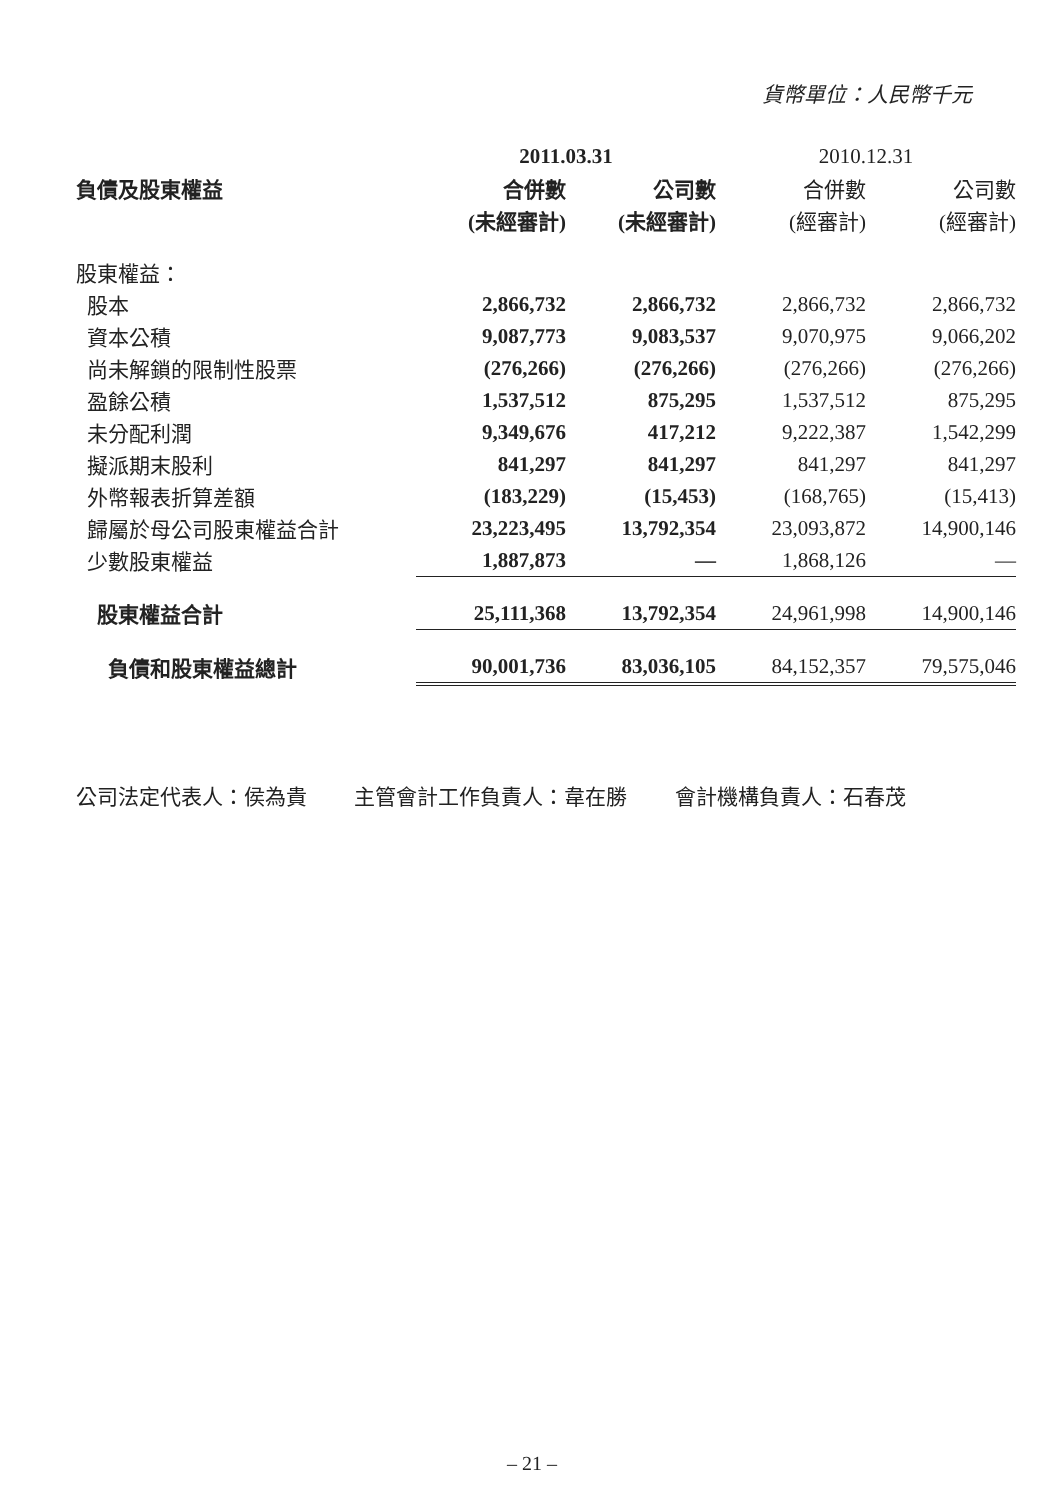貨幣單位：人民幣千元
| | 2011.03.31 | | 2010.12.31 | |
| --- | --- | --- | --- | --- |
| 負債及股東權益 | 合併數 | 公司數 | 合併數 | 公司數 |
| | (未經審計) | (未經審計) | (經審計) | (經審計) |
| 股東權益： | | | | |
| 股本 | 2,866,732 | 2,866,732 | 2,866,732 | 2,866,732 |
| 資本公積 | 9,087,773 | 9,083,537 | 9,070,975 | 9,066,202 |
| 尚未解鎖的限制性股票 | (276,266) | (276,266) | (276,266) | (276,266) |
| 盈餘公積 | 1,537,512 | 875,295 | 1,537,512 | 875,295 |
| 未分配利潤 | 9,349,676 | 417,212 | 9,222,387 | 1,542,299 |
| 擬派期末股利 | 841,297 | 841,297 | 841,297 | 841,297 |
| 外幣報表折算差額 | (183,229) | (15,453) | (168,765) | (15,413) |
| 歸屬於母公司股東權益合計 | 23,223,495 | 13,792,354 | 23,093,872 | 14,900,146 |
| 少數股東權益 | 1,887,873 | — | 1,868,126 | — |
| 股東權益合計 | 25,111,368 | 13,792,354 | 24,961,998 | 14,900,146 |
| 負債和股東權益總計 | 90,001,736 | 83,036,105 | 84,152,357 | 79,575,046 |
公司法定代表人：侯為貴 主管會計工作負責人：韋在勝 會計機構負責人：石春茂
– 21 –